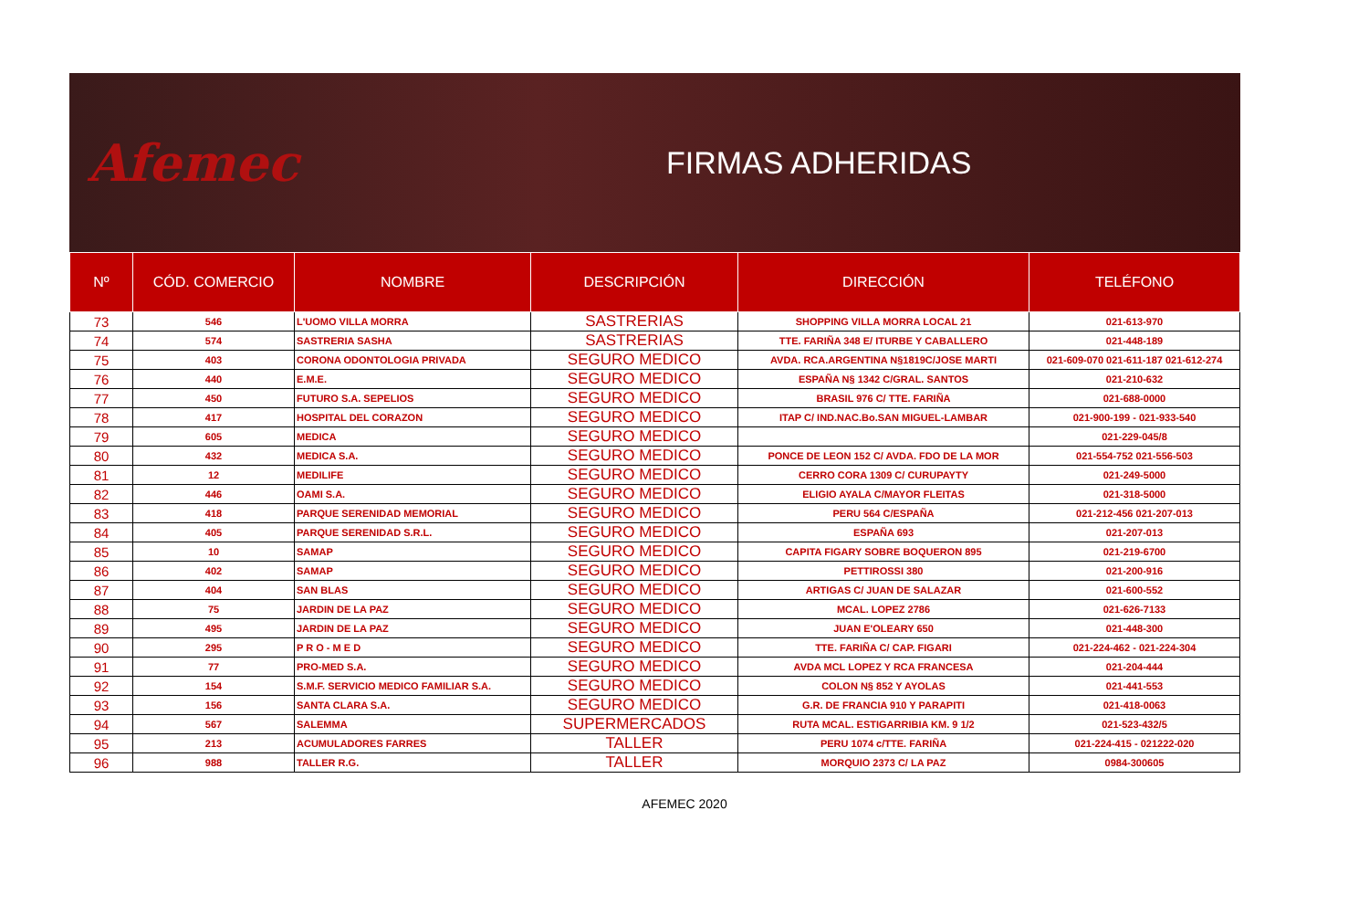Afemec
FIRMAS ADHERIDAS
| Nº | CÓD. COMERCIO | NOMBRE | DESCRIPCIÓN | DIRECCIÓN | TELÉFONO |
| --- | --- | --- | --- | --- | --- |
| 73 | 546 | L'UOMO VILLA MORRA | SASTRERIAS | SHOPPING VILLA MORRA LOCAL 21 | 021-613-970 |
| 74 | 574 | SASTRERIA SASHA | SASTRERIAS | TTE. FARIÑA 348 E/ ITURBE Y CABALLERO | 021-448-189 |
| 75 | 403 | CORONA ODONTOLOGIA PRIVADA | SEGURO MEDICO | AVDA. RCA.ARGENTINA N§1819C/JOSE MARTI | 021-609-070 021-611-187 021-612-274 |
| 76 | 440 | E.M.E. | SEGURO MEDICO | ESPAÑA N§ 1342 C/GRAL. SANTOS | 021-210-632 |
| 77 | 450 | FUTURO S.A. SEPELIOS | SEGURO MEDICO | BRASIL 976 C/ TTE. FARIÑA | 021-688-0000 |
| 78 | 417 | HOSPITAL DEL CORAZON | SEGURO MEDICO | ITAP C/ IND.NAC.Bo.SAN MIGUEL-LAMBAR | 021-900-199 - 021-933-540 |
| 79 | 605 | MEDICA | SEGURO MEDICO | | 021-229-045/8 |
| 80 | 432 | MEDICA S.A. | SEGURO MEDICO | PONCE DE LEON 152 C/ AVDA. FDO DE LA MOR | 021-554-752 021-556-503 |
| 81 | 12 | MEDILIFE | SEGURO MEDICO | CERRO CORA 1309 C/ CURUPAYTY | 021-249-5000 |
| 82 | 446 | OAMI S.A. | SEGURO MEDICO | ELIGIO AYALA C/MAYOR FLEITAS | 021-318-5000 |
| 83 | 418 | PARQUE SERENIDAD MEMORIAL | SEGURO MEDICO | PERU 564 C/ESPAÑA | 021-212-456 021-207-013 |
| 84 | 405 | PARQUE SERENIDAD S.R.L. | SEGURO MEDICO | ESPAÑA 693 | 021-207-013 |
| 85 | 10 | SAMAP | SEGURO MEDICO | CAPITA FIGARY SOBRE BOQUERON 895 | 021-219-6700 |
| 86 | 402 | SAMAP | SEGURO MEDICO | PETTIROSSI 380 | 021-200-916 |
| 87 | 404 | SAN BLAS | SEGURO MEDICO | ARTIGAS C/ JUAN DE SALAZAR | 021-600-552 |
| 88 | 75 | JARDIN DE LA PAZ | SEGURO MEDICO | MCAL. LOPEZ 2786 | 021-626-7133 |
| 89 | 495 | JARDIN DE LA PAZ | SEGURO MEDICO | JUAN E'OLEARY 650 | 021-448-300 |
| 90 | 295 | P R O - M E D | SEGURO MEDICO | TTE. FARIÑA C/ CAP. FIGARI | 021-224-462 - 021-224-304 |
| 91 | 77 | PRO-MED S.A. | SEGURO MEDICO | AVDA MCL LOPEZ Y RCA FRANCESA | 021-204-444 |
| 92 | 154 | S.M.F. SERVICIO MEDICO FAMILIAR S.A. | SEGURO MEDICO | COLON N§ 852 Y AYOLAS | 021-441-553 |
| 93 | 156 | SANTA CLARA S.A. | SEGURO MEDICO | G.R. DE FRANCIA 910 Y PARAPITI | 021-418-0063 |
| 94 | 567 | SALEMMA | SUPERMERCADOS | RUTA MCAL. ESTIGARRIBIA KM. 9 1/2 | 021-523-432/5 |
| 95 | 213 | ACUMULADORES FARRES | TALLER | PERU 1074 c/TTE. FARIÑA | 021-224-415 - 021222-020 |
| 96 | 988 | TALLER R.G. | TALLER | MORQUIO 2373 C/ LA PAZ | 0984-300605 |
AFEMEC 2020